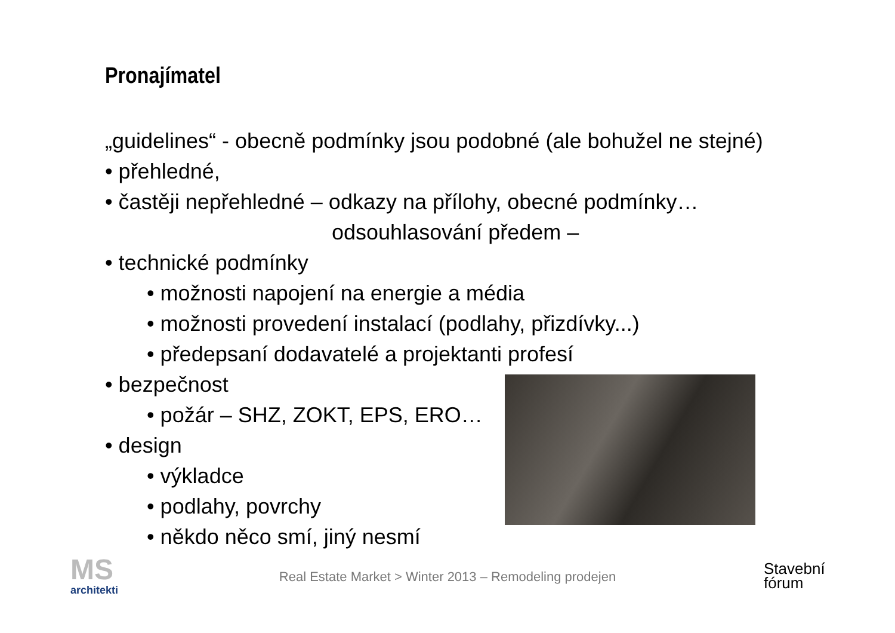Pronajímatel
„guidelines“ - obecně podmínky jsou podobné (ale bohužel ne stejné)
• přehledné,
• častěji nepřehledné – odkazy na přílohy, obecné podmínky…
odsouhlasování předem –
• technické podmínky
• možnosti napojení na energie a média
• možnosti provedení instalací (podlahy, přizdívky...)
• předepsaní dodavatelé a projektanti profesí
• bezpečnost
• požár – SHZ, ZOKT, EPS, ERO…
• design
• výkladce
• podlahy, povrchy
• někdo něco smí, jiný nesmí
MS
architekti
Real Estate Market > Winter 2013 – Remodeling prodejen
Stavební
fórum